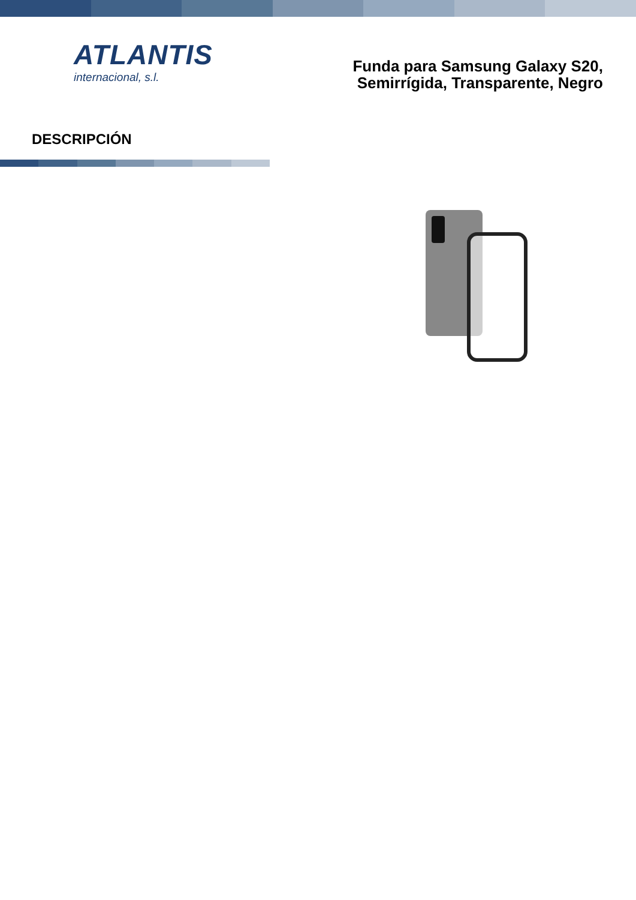ATLANTIS
internacional, s.l.
Funda para Samsung Galaxy S20,
Semirrígida, Transparente, Negro
DESCRIPCIÓN